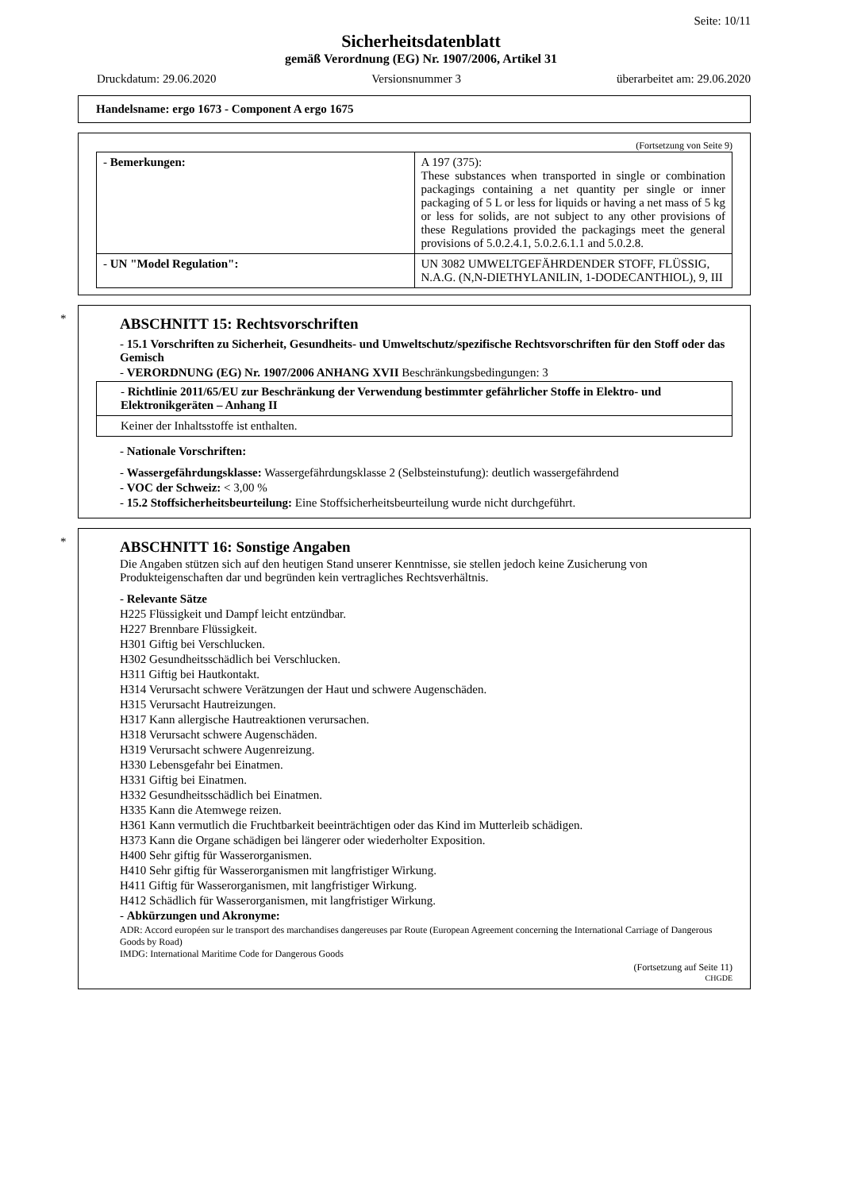Seite: 10/11
Sicherheitsdatenblatt
gemäß Verordnung (EG) Nr. 1907/2006, Artikel 31
Druckdatum: 29.06.2020 Versionsnummer 3 überarbeitet am: 29.06.2020
Handelsname: ergo 1673 - Component A ergo 1675
(Fortsetzung von Seite 9)
| - Bemerkungen: | A 197 (375): These substances when transported in single or combination packagings containing a net quantity per single or inner packaging of 5 L or less for liquids or having a net mass of 5 kg or less for solids, are not subject to any other provisions of these Regulations provided the packagings meet the general provisions of 5.0.2.4.1, 5.0.2.6.1.1 and 5.0.2.8. |
| - UN "Model Regulation": | UN 3082 UMWELTGEFÄHRDENDER STOFF, FLÜSSIG, N.A.G. (N,N-DIETHYLANILIN, 1-DODECANTHIOL), 9, III |
*
ABSCHNITT 15: Rechtsvorschriften
- 15.1 Vorschriften zu Sicherheit, Gesundheits- und Umweltschutz/spezifische Rechtsvorschriften für den Stoff oder das Gemisch
- VERORDNUNG (EG) Nr. 1907/2006 ANHANG XVII Beschränkungsbedingungen: 3
| - Richtlinie 2011/65/EU zur Beschränkung der Verwendung bestimmter gefährlicher Stoffe in Elektro- und Elektronikgeräten – Anhang II |
| Keiner der Inhaltsstoffe ist enthalten. |
- Nationale Vorschriften:
- Wassergefährdungsklasse: Wassergefährdungsklasse 2 (Selbsteinstufung): deutlich wassergefährdend
- VOC der Schweiz: < 3,00 %
- 15.2 Stoffsicherheitsbeurteilung: Eine Stoffsicherheitsbeurteilung wurde nicht durchgeführt.
*
ABSCHNITT 16: Sonstige Angaben
Die Angaben stützen sich auf den heutigen Stand unserer Kenntnisse, sie stellen jedoch keine Zusicherung von Produkteigenschaften dar und begründen kein vertragliches Rechtsverhältnis.
- Relevante Sätze
H225 Flüssigkeit und Dampf leicht entzündbar.
H227 Brennbare Flüssigkeit.
H301 Giftig bei Verschlucken.
H302 Gesundheitsschädlich bei Verschlucken.
H311 Giftig bei Hautkontakt.
H314 Verursacht schwere Verätzungen der Haut und schwere Augenschäden.
H315 Verursacht Hautreizungen.
H317 Kann allergische Hautreaktionen verursachen.
H318 Verursacht schwere Augenschäden.
H319 Verursacht schwere Augenreizung.
H330 Lebensgefahr bei Einatmen.
H331 Giftig bei Einatmen.
H332 Gesundheitsschädlich bei Einatmen.
H335 Kann die Atemwege reizen.
H361 Kann vermutlich die Fruchtbarkeit beeinträchtigen oder das Kind im Mutterleib schädigen.
H373 Kann die Organe schädigen bei längerer oder wiederholter Exposition.
H400 Sehr giftig für Wasserorganismen.
H410 Sehr giftig für Wasserorganismen mit langfristiger Wirkung.
H411 Giftig für Wasserorganismen, mit langfristiger Wirkung.
H412 Schädlich für Wasserorganismen, mit langfristiger Wirkung.
- Abkürzungen und Akronyme:
ADR: Accord européen sur le transport des marchandises dangereuses par Route (European Agreement concerning the International Carriage of Dangerous Goods by Road)
IMDG: International Maritime Code for Dangerous Goods
(Fortsetzung auf Seite 11)
CHGDE